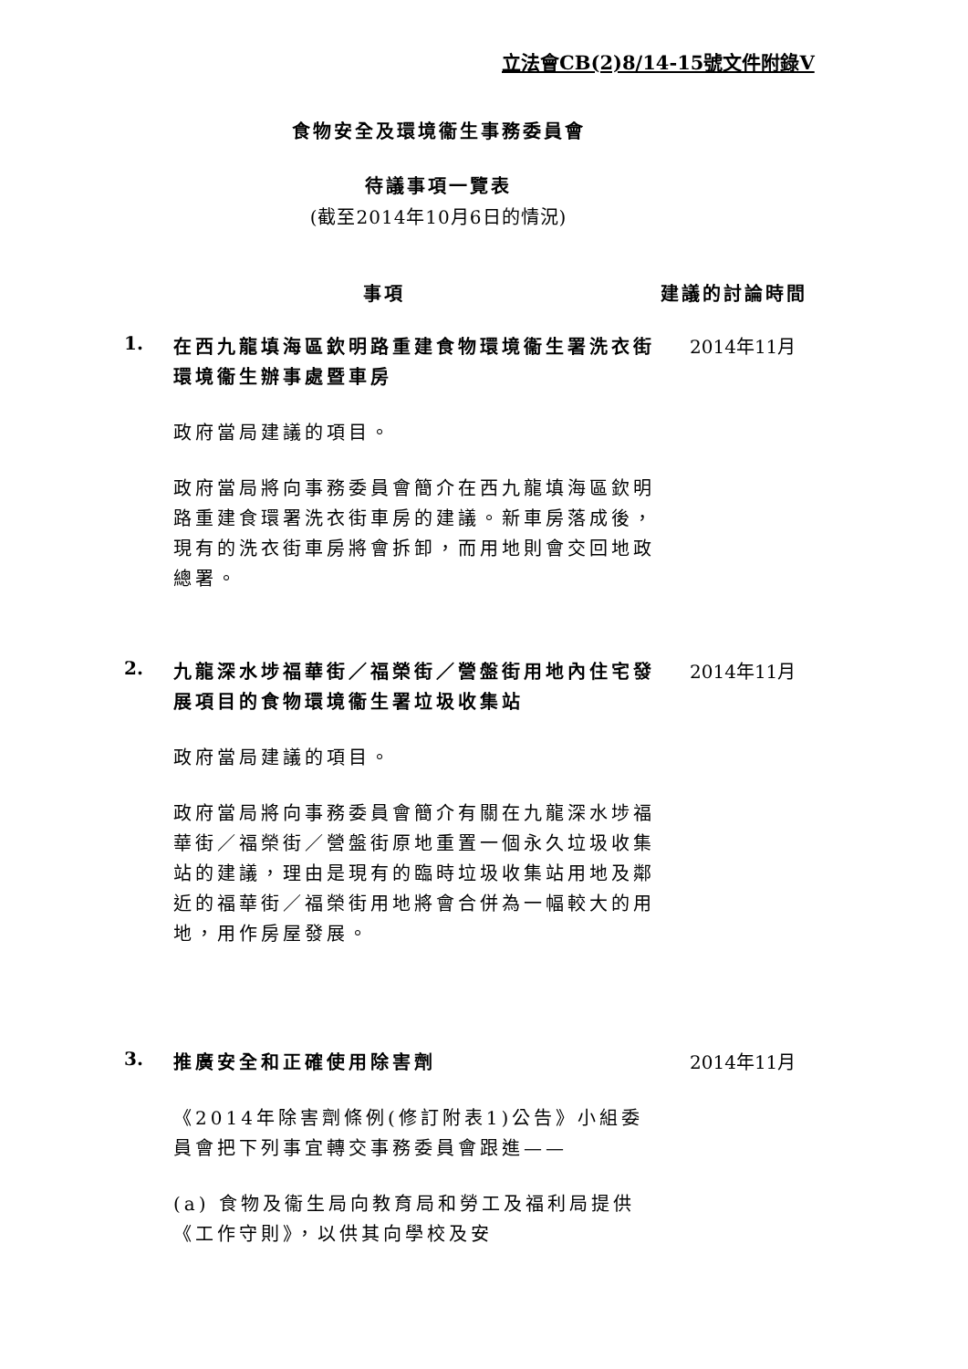立法會CB(2)8/14-15號文件附錄V
食物安全及環境衞生事務委員會
待議事項一覽表
(截至2014年10月6日的情況)
事項 建議的討論時間
1.
在西九龍填海區欽明路重建食物環境衞生署洗衣街環境衞生辦事處暨車房
政府當局建議的項目。
政府當局將向事務委員會簡介在西九龍填海區欽明路重建食環署洗衣街車房的建議。新車房落成後，現有的洗衣街車房將會拆卸，而用地則會交回地政總署。
2014年11月
2.
九龍深水埗福華街／福榮街／營盤街用地內住宅發展項目的食物環境衞生署垃圾收集站
政府當局建議的項目。
政府當局將向事務委員會簡介有關在九龍深水埗福華街／福榮街／營盤街原地重置一個永久垃圾收集站的建議，理由是現有的臨時垃圾收集站用地及鄰近的福華街／福榮街用地將會合併為一幅較大的用地，用作房屋發展。
2014年11月
3.
推廣安全和正確使用除害劑
《2014年除害劑條例(修訂附表1)公告》小組委員會把下列事宜轉交事務委員會跟進——
(a) 食物及衞生局向教育局和勞工及福利局提供《工作守則》，以供其向學校及安
2014年11月